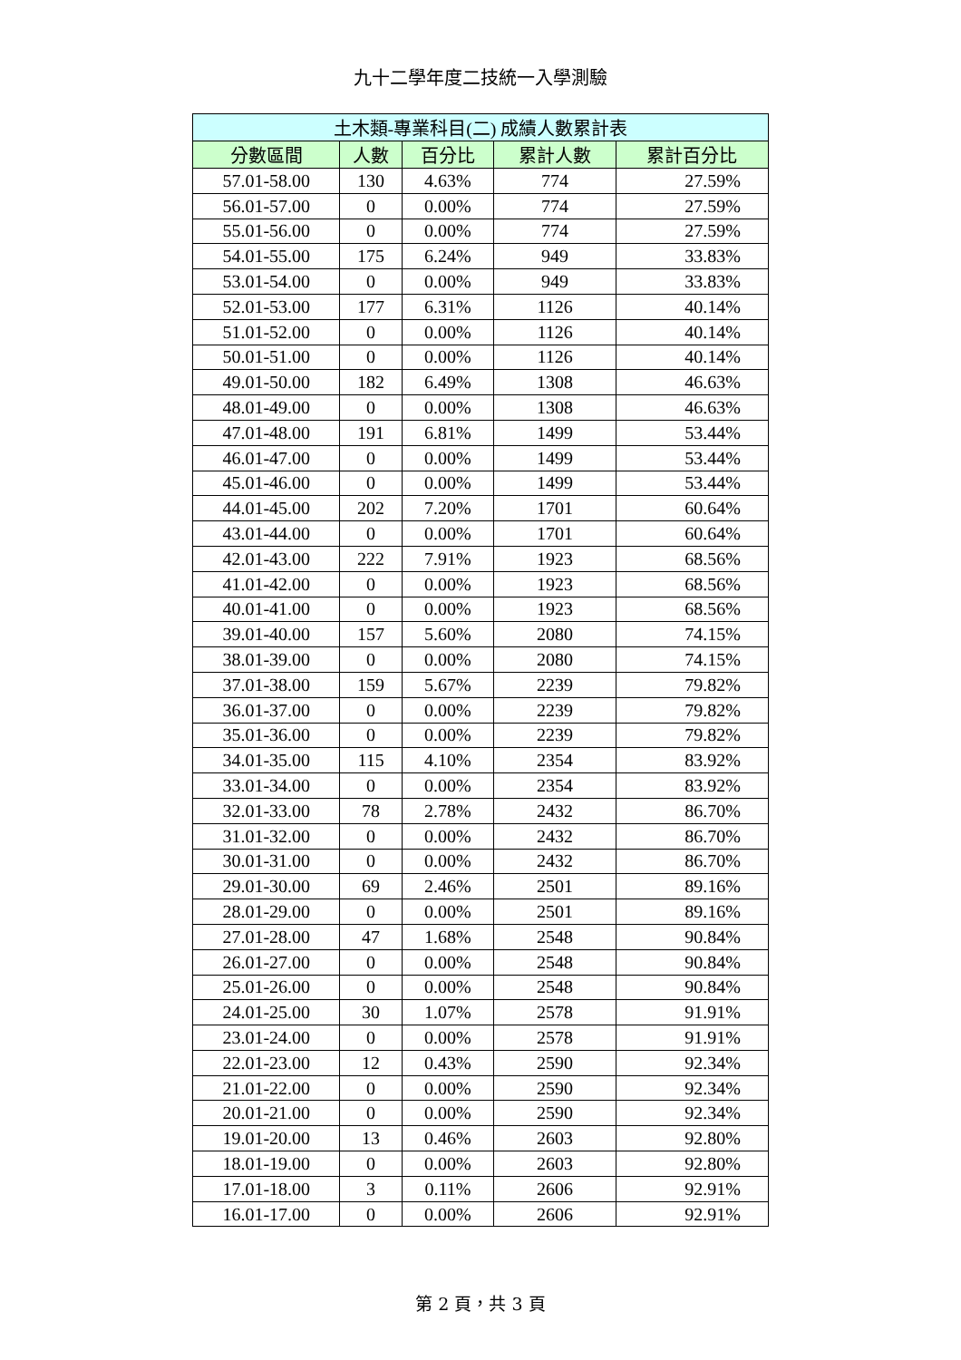九十二學年度二技統一入學測驗
| 土木類-專業科目(二) 成績人數累計表 | | | | |
| --- | --- | --- | --- | --- |
| 分數區間 | 人數 | 百分比 | 累計人數 | 累計百分比 |
| 57.01-58.00 | 130 | 4.63% | 774 | 27.59% |
| 56.01-57.00 | 0 | 0.00% | 774 | 27.59% |
| 55.01-56.00 | 0 | 0.00% | 774 | 27.59% |
| 54.01-55.00 | 175 | 6.24% | 949 | 33.83% |
| 53.01-54.00 | 0 | 0.00% | 949 | 33.83% |
| 52.01-53.00 | 177 | 6.31% | 1126 | 40.14% |
| 51.01-52.00 | 0 | 0.00% | 1126 | 40.14% |
| 50.01-51.00 | 0 | 0.00% | 1126 | 40.14% |
| 49.01-50.00 | 182 | 6.49% | 1308 | 46.63% |
| 48.01-49.00 | 0 | 0.00% | 1308 | 46.63% |
| 47.01-48.00 | 191 | 6.81% | 1499 | 53.44% |
| 46.01-47.00 | 0 | 0.00% | 1499 | 53.44% |
| 45.01-46.00 | 0 | 0.00% | 1499 | 53.44% |
| 44.01-45.00 | 202 | 7.20% | 1701 | 60.64% |
| 43.01-44.00 | 0 | 0.00% | 1701 | 60.64% |
| 42.01-43.00 | 222 | 7.91% | 1923 | 68.56% |
| 41.01-42.00 | 0 | 0.00% | 1923 | 68.56% |
| 40.01-41.00 | 0 | 0.00% | 1923 | 68.56% |
| 39.01-40.00 | 157 | 5.60% | 2080 | 74.15% |
| 38.01-39.00 | 0 | 0.00% | 2080 | 74.15% |
| 37.01-38.00 | 159 | 5.67% | 2239 | 79.82% |
| 36.01-37.00 | 0 | 0.00% | 2239 | 79.82% |
| 35.01-36.00 | 0 | 0.00% | 2239 | 79.82% |
| 34.01-35.00 | 115 | 4.10% | 2354 | 83.92% |
| 33.01-34.00 | 0 | 0.00% | 2354 | 83.92% |
| 32.01-33.00 | 78 | 2.78% | 2432 | 86.70% |
| 31.01-32.00 | 0 | 0.00% | 2432 | 86.70% |
| 30.01-31.00 | 0 | 0.00% | 2432 | 86.70% |
| 29.01-30.00 | 69 | 2.46% | 2501 | 89.16% |
| 28.01-29.00 | 0 | 0.00% | 2501 | 89.16% |
| 27.01-28.00 | 47 | 1.68% | 2548 | 90.84% |
| 26.01-27.00 | 0 | 0.00% | 2548 | 90.84% |
| 25.01-26.00 | 0 | 0.00% | 2548 | 90.84% |
| 24.01-25.00 | 30 | 1.07% | 2578 | 91.91% |
| 23.01-24.00 | 0 | 0.00% | 2578 | 91.91% |
| 22.01-23.00 | 12 | 0.43% | 2590 | 92.34% |
| 21.01-22.00 | 0 | 0.00% | 2590 | 92.34% |
| 20.01-21.00 | 0 | 0.00% | 2590 | 92.34% |
| 19.01-20.00 | 13 | 0.46% | 2603 | 92.80% |
| 18.01-19.00 | 0 | 0.00% | 2603 | 92.80% |
| 17.01-18.00 | 3 | 0.11% | 2606 | 92.91% |
| 16.01-17.00 | 0 | 0.00% | 2606 | 92.91% |
第 2 頁，共 3 頁